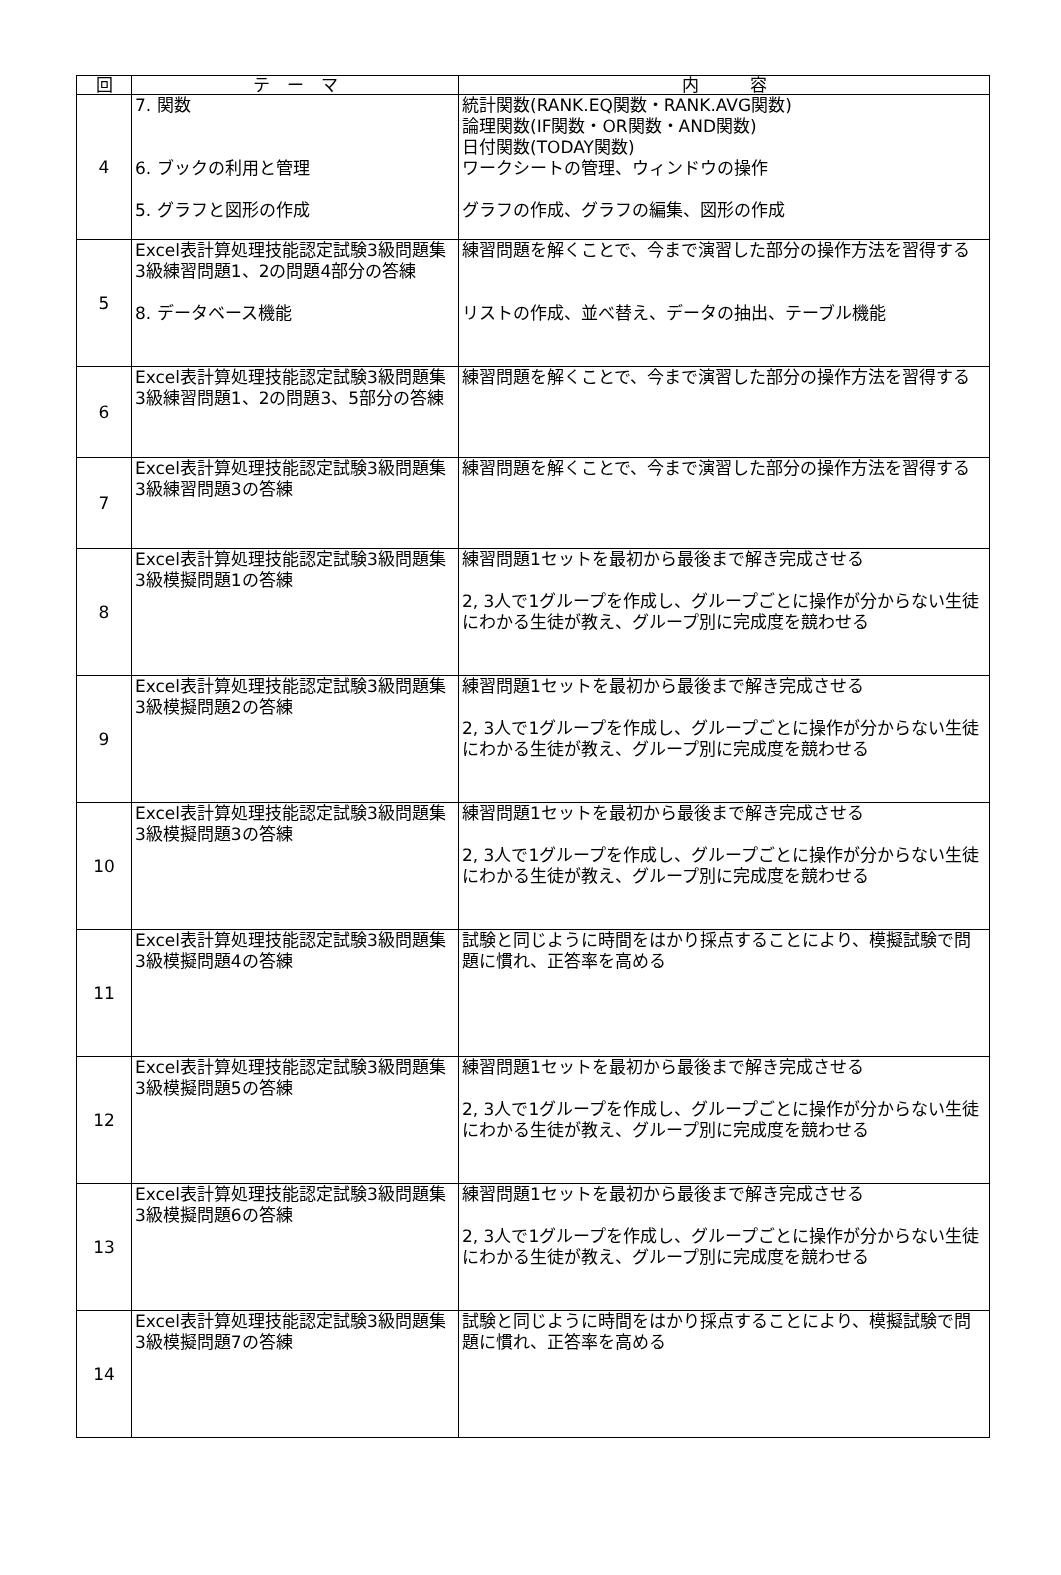| 回 | テ ー マ | 内 容 |
| --- | --- | --- |
| 4 | 7. 関数 6. ブックの利用と管理 5. グラフと図形の作成 | 統計関数(RANK.EQ関数・RANK.AVG関数) 論理関数(IF関数・OR関数・AND関数) 日付関数(TODAY関数) ワークシートの管理、ウィンドウの操作 グラフの作成、グラフの編集、図形の作成 |
| 5 | Excel表計算処理技能認定試験3級問題集 3級練習問題1、2の問題4部分の答練 8. データベース機能 | 練習問題を解くことで、今まで演習した部分の操作方法を習得する リストの作成、並べ替え、データの抽出、テーブル機能 |
| 6 | Excel表計算処理技能認定試験3級問題集 3級練習問題1、2の問題3、5部分の答練 | 練習問題を解くことで、今まで演習した部分の操作方法を習得する |
| 7 | Excel表計算処理技能認定試験3級問題集 3級練習問題3の答練 | 練習問題を解くことで、今まで演習した部分の操作方法を習得する |
| 8 | Excel表計算処理技能認定試験3級問題集 3級模擬問題1の答練 | 練習問題1セットを最初から最後まで解き完成させる 2, 3人で1グループを作成し、グループごとに操作が分からない生徒にわかる生徒が教え、グループ別に完成度を競わせる |
| 9 | Excel表計算処理技能認定試験3級問題集 3級模擬問題2の答練 | 練習問題1セットを最初から最後まで解き完成させる 2, 3人で1グループを作成し、グループごとに操作が分からない生徒にわかる生徒が教え、グループ別に完成度を競わせる |
| 10 | Excel表計算処理技能認定試験3級問題集 3級模擬問題3の答練 | 練習問題1セットを最初から最後まで解き完成させる 2, 3人で1グループを作成し、グループごとに操作が分からない生徒にわかる生徒が教え、グループ別に完成度を競わせる |
| 11 | Excel表計算処理技能認定試験3級問題集 3級模擬問題4の答練 | 試験と同じように時間をはかり採点することにより、模擬試験で問題に慣れ、正答率を高める |
| 12 | Excel表計算処理技能認定試験3級問題集 3級模擬問題5の答練 | 練習問題1セットを最初から最後まで解き完成させる 2, 3人で1グループを作成し、グループごとに操作が分からない生徒にわかる生徒が教え、グループ別に完成度を競わせる |
| 13 | Excel表計算処理技能認定試験3級問題集 3級模擬問題6の答練 | 練習問題1セットを最初から最後まで解き完成させる 2, 3人で1グループを作成し、グループごとに操作が分からない生徒にわかる生徒が教え、グループ別に完成度を競わせる |
| 14 | Excel表計算処理技能認定試験3級問題集 3級模擬問題7の答練 | 試験と同じように時間をはかり採点することにより、模擬試験で問題に慣れ、正答率を高める |